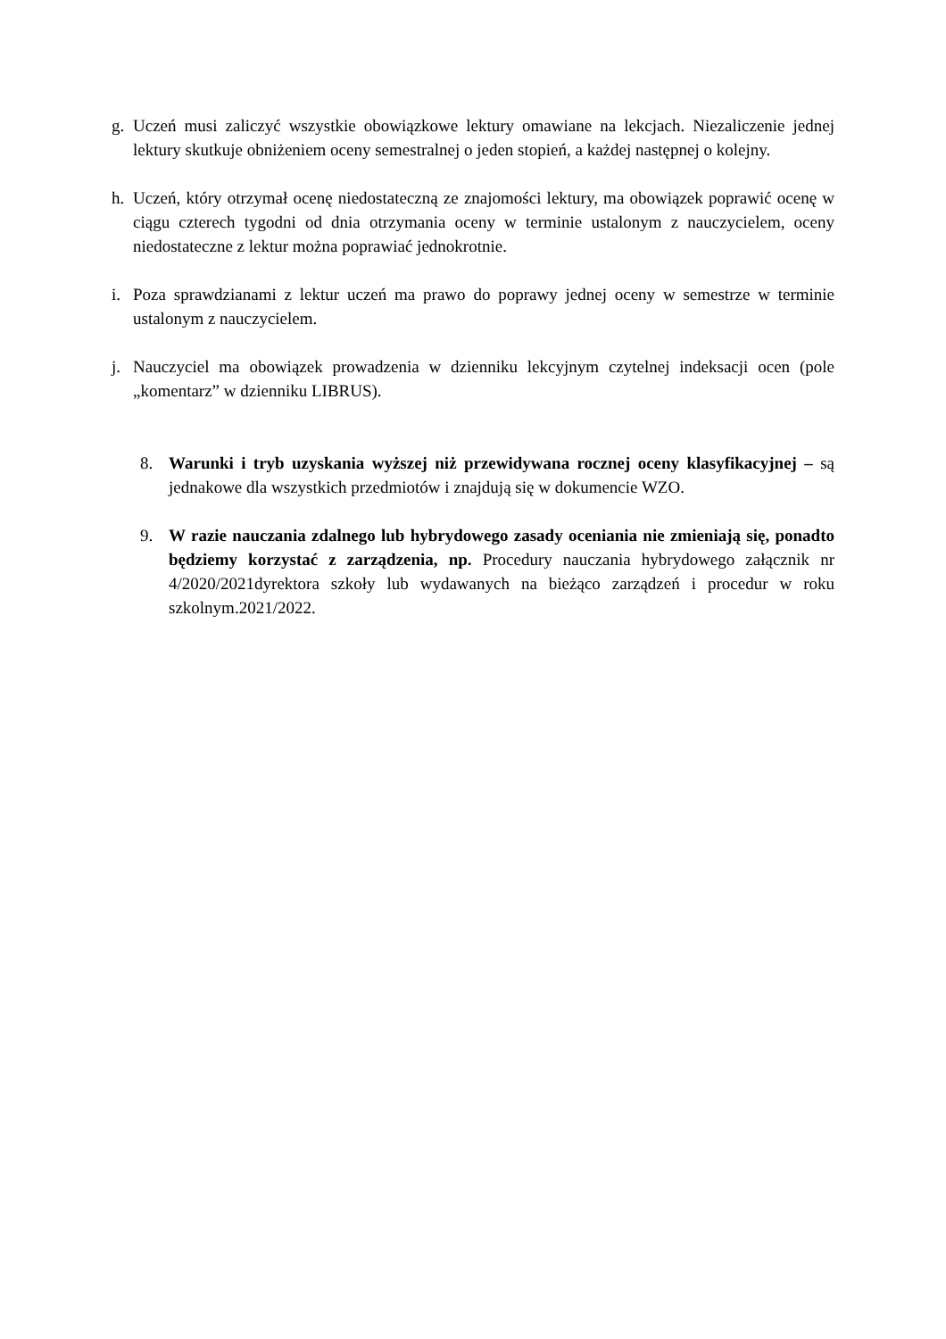g. Uczeń musi zaliczyć wszystkie obowiązkowe lektury omawiane na lekcjach. Niezaliczenie jednej lektury skutkuje obniżeniem oceny semestralnej o jeden stopień, a każdej następnej o kolejny.
h. Uczeń, który otrzymał ocenę niedostateczną ze znajomości lektury, ma obowiązek poprawić ocenę w ciągu czterech tygodni od dnia otrzymania oceny w terminie ustalonym z nauczycielem, oceny niedostateczne z lektur można poprawiać jednokrotnie.
i. Poza sprawdzianami z lektur uczeń ma prawo do poprawy jednej oceny w semestrze w terminie ustalonym z nauczycielem.
j. Nauczyciel ma obowiązek prowadzenia w dzienniku lekcyjnym czytelnej indeksacji ocen (pole „komentarz” w dzienniku LIBRUS).
8. Warunki i tryb uzyskania wyższej niż przewidywana rocznej oceny klasyfikacyjnej – są jednakowe dla wszystkich przedmiotów i znajdują się w dokumencie WZO.
9. W razie nauczania zdalnego lub hybrydowego zasady oceniania nie zmieniają się, ponadto będziemy korzystać z zarządzenia, np. Procedury nauczania hybrydowego załącznik nr 4/2020/2021dyrektora szkoły lub wydawanych na bieżąco zarządzeń i procedur w roku szkolnym.2021/2022.